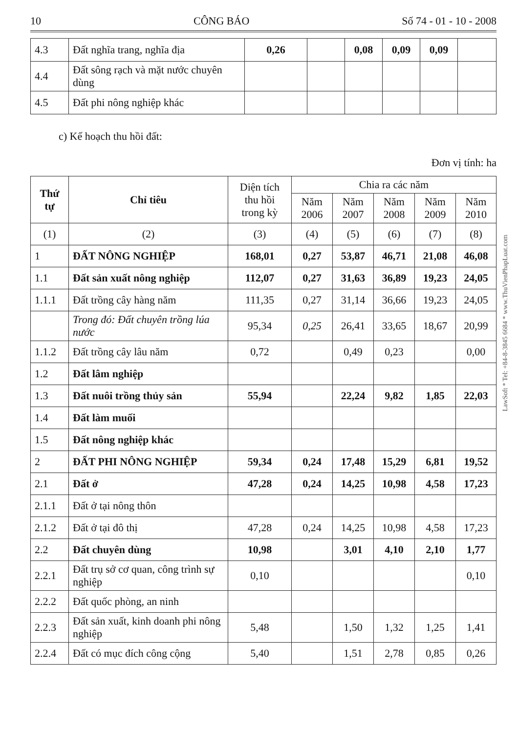10 CÔNG BÁO Số 74 - 01 - 10 - 2008
| 4.3 | Đất nghĩa trang, nghĩa địa | 0,26 | | 0,08 | 0,09 | 0,09 | |
| 4.4 | Đất sông rạch và mặt nước chuyên dùng | | | | | | |
| 4.5 | Đất phi nông nghiệp khác | | | | | | |
c) Kế hoạch thu hồi đất:
Đơn vị tính: ha
| Thứ tự | Chỉ tiêu | Diện tích thu hồi trong kỳ | Chia ra các năm | | | | |
| --- | --- | --- | --- | --- | --- | --- | --- |
| | | | Năm 2006 | Năm 2007 | Năm 2008 | Năm 2009 | Năm 2010 |
| (1) | (2) | (3) | (4) | (5) | (6) | (7) | (8) |
| 1 | ĐẤT NÔNG NGHIỆP | 168,01 | 0,27 | 53,87 | 46,71 | 21,08 | 46,08 |
| 1.1 | Đất sản xuất nông nghiệp | 112,07 | 0,27 | 31,63 | 36,89 | 19,23 | 24,05 |
| 1.1.1 | Đất trồng cây hàng năm | 111,35 | 0,27 | 31,14 | 36,66 | 19,23 | 24,05 |
| | Trong đó: Đất chuyên trồng lúa nước | 95,34 | 0,25 | 26,41 | 33,65 | 18,67 | 20,99 |
| 1.1.2 | Đất trồng cây lâu năm | 0,72 | | 0,49 | 0,23 | | 0,00 |
| 1.2 | Đất lâm nghiệp | | | | | | |
| 1.3 | Đất nuôi trồng thủy sản | 55,94 | | 22,24 | 9,82 | 1,85 | 22,03 |
| 1.4 | Đất làm muối | | | | | | |
| 1.5 | Đất nông nghiệp khác | | | | | | |
| 2 | ĐẤT PHI NÔNG NGHIỆP | 59,34 | 0,24 | 17,48 | 15,29 | 6,81 | 19,52 |
| 2.1 | Đất ở | 47,28 | 0,24 | 14,25 | 10,98 | 4,58 | 17,23 |
| 2.1.1 | Đất ở tại nông thôn | | | | | | |
| 2.1.2 | Đất ở tại đô thị | 47,28 | 0,24 | 14,25 | 10,98 | 4,58 | 17,23 |
| 2.2 | Đất chuyên dùng | 10,98 | | 3,01 | 4,10 | 2,10 | 1,77 |
| 2.2.1 | Đất trụ sở cơ quan, công trình sự nghiệp | 0,10 | | | | | 0,10 |
| 2.2.2 | Đất quốc phòng, an ninh | | | | | | |
| 2.2.3 | Đất sản xuất, kinh doanh phi nông nghiệp | 5,48 | | 1,50 | 1,32 | 1,25 | 1,41 |
| 2.2.4 | Đất có mục đích công cộng | 5,40 | | 1,51 | 2,78 | 0,85 | 0,26 |
LawSoft * Tel: +84-8-3845 6684 * www.ThuVienPhapLuat.com